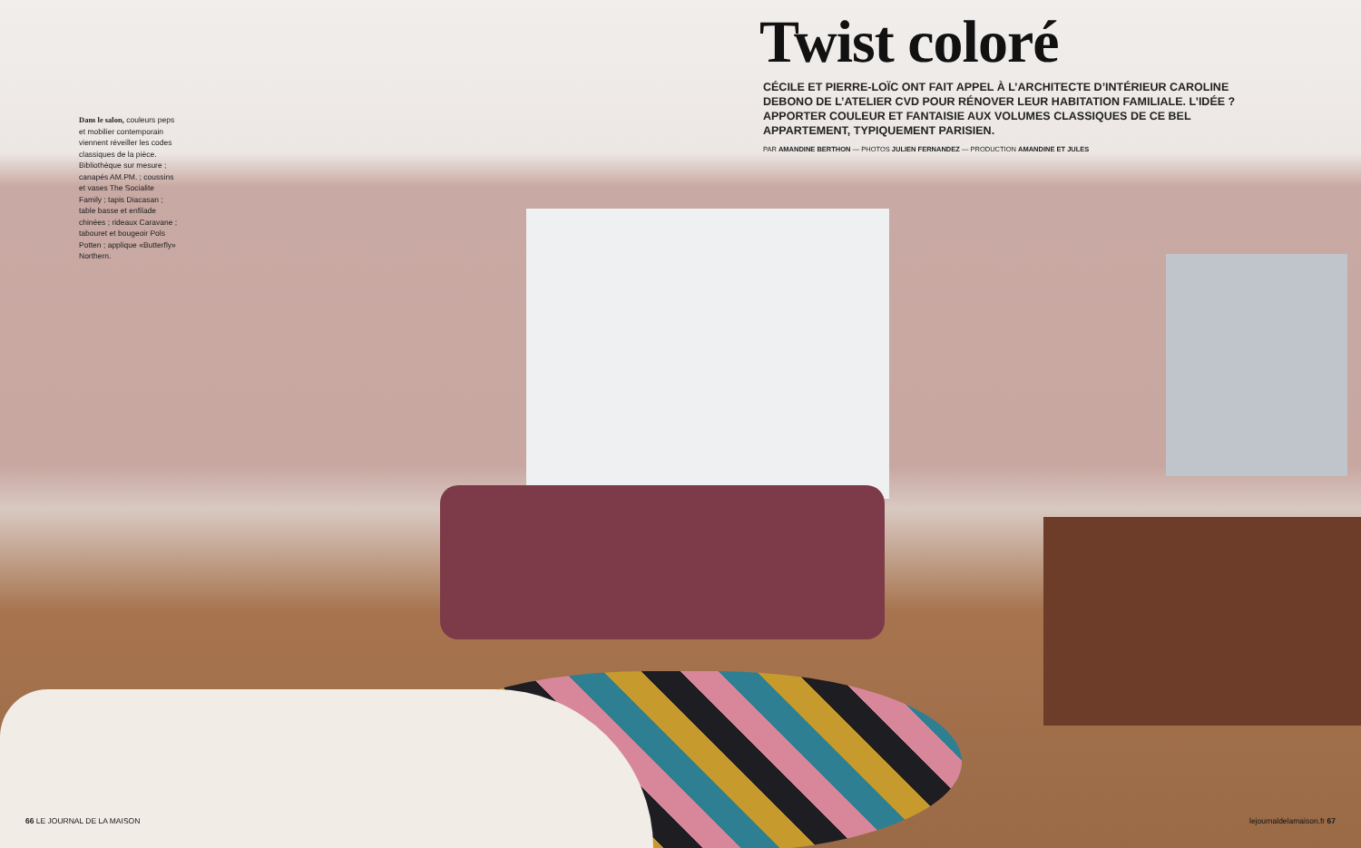Dans le salon, couleurs peps et mobilier contemporain viennent réveiller les codes classiques de la pièce. Bibliothèque sur mesure ; canapés AM.PM. ; coussins et vases The Socialite Family ; tapis Diacasan ; table basse et enfilade chinées ; rideaux Caravane ; tabouret et bougeoir Pols Potten ; applique «Butterfly» Northern.
Twist coloré
CÉCILE ET PIERRE-LOÏC ONT FAIT APPEL À L’ARCHITECTE D’INTÉRIEUR CAROLINE DEBONO DE L’ATELIER CVD POUR RÉNOVER LEUR HABITATION FAMILIALE. L’IDÉE ? APPORTER COULEUR ET FANTAISIE AUX VOLUMES CLASSIQUES DE CE BEL APPARTEMENT, TYPIQUEMENT PARISIEN.
PAR AMANDINE BERTHON — PHOTOS JULIEN FERNANDEZ — PRODUCTION AMANDINE ET JULES
66 LE JOURNAL DE LA MAISON lejournaldelamaison.fr 67